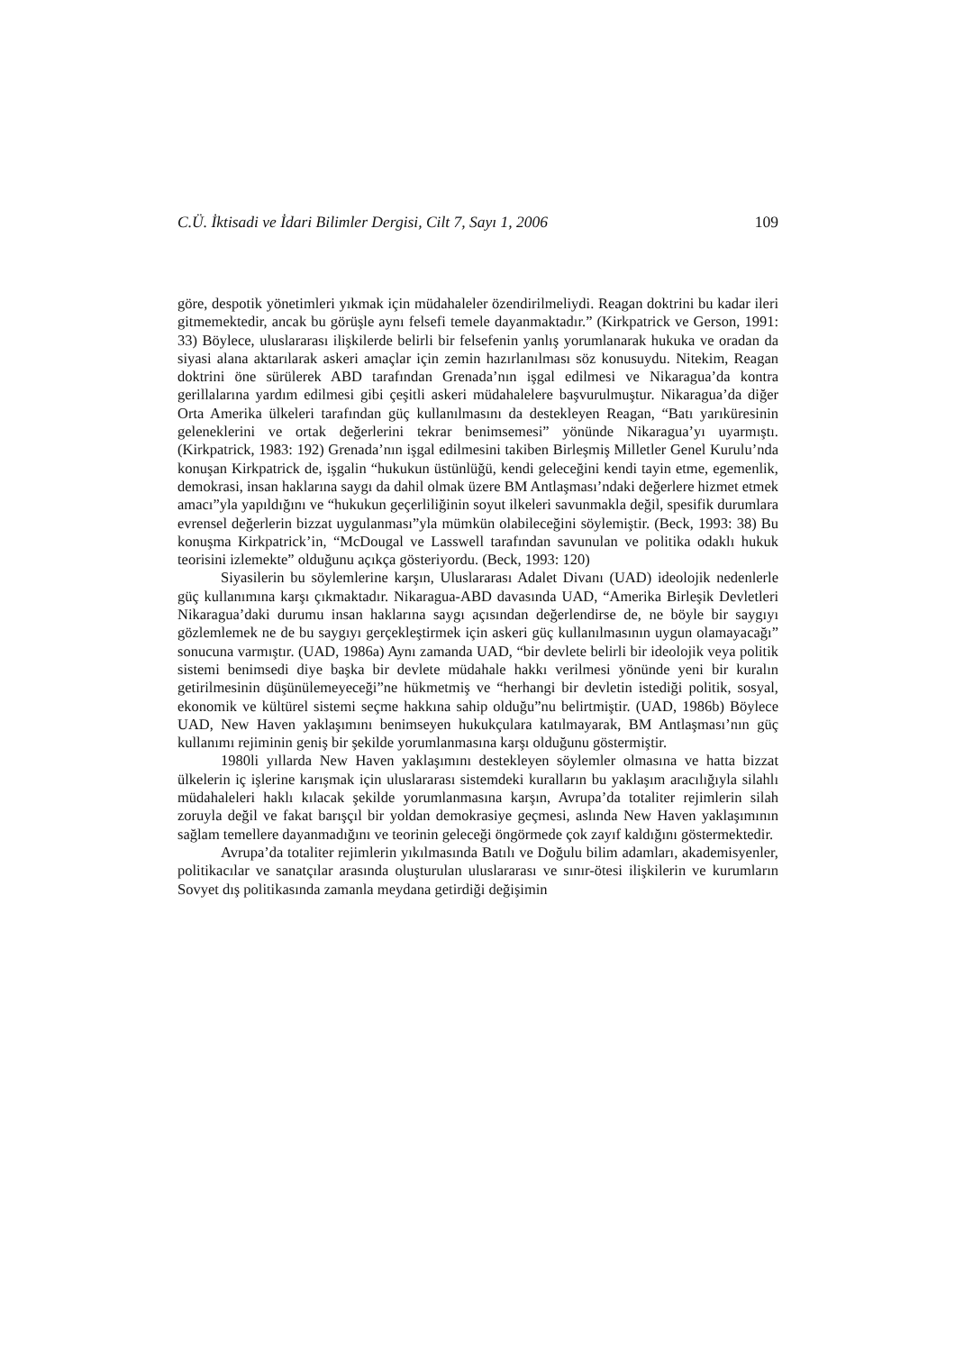C.Ü. İktisadi ve İdari Bilimler Dergisi, Cilt 7, Sayı 1, 2006 109
göre, despotik yönetimleri yıkmak için müdahaleler özendirilmeliydi. Reagan doktrini bu kadar ileri gitmemektedir, ancak bu görüşle aynı felsefi temele dayanmaktadır.” (Kirkpatrick ve Gerson, 1991: 33) Böylece, uluslararası ilişkilerde belirli bir felsefenin yanlış yorumlanarak hukuka ve oradan da siyasi alana aktarılarak askeri amaçlar için zemin hazırlanılması söz konusuydu. Nitekim, Reagan doktrini öne sürülerek ABD tarafından Grenada’nın işgal edilmesi ve Nikaragua’da kontra gerillalarına yardım edilmesi gibi çeşitli askeri müdahalelere başvurulmuştur. Nikaragua’da diğer Orta Amerika ülkeleri tarafından güç kullanılmasını da destekleyen Reagan, “Batı yarıküresinin geleneklerini ve ortak değerlerini tekrar benimsemesi” yönünde Nikaragua’yı uyarmıştı. (Kirkpatrick, 1983: 192) Grenada’nın işgal edilmesini takiben Birleşmiş Milletler Genel Kurulu’nda konuşan Kirkpatrick de, işgalin “hukukun üstünlüğü, kendi geleceğini kendi tayin etme, egemenlik, demokrasi, insan haklarına saygı da dahil olmak üzere BM Antlaşması’ndaki değerlere hizmet etmek amacı”yla yapıldığını ve “hukukun geçerliliğinin soyut ilkeleri savunmakla değil, spesifik durumlara evrensel değerlerin bizzat uygulanması”yla mümkün olabileceğini söylemiştir. (Beck, 1993: 38) Bu konuşma Kirkpatrick’in, “McDougal ve Lasswell tarafından savunulan ve politika odaklı hukuk teorisini izlemekte” olduğunu açıkça gösteriyordu. (Beck, 1993: 120)
Siyasilerin bu söylemlerine karşın, Uluslararası Adalet Divanı (UAD) ideolojik nedenlerle güç kullanımına karşı çıkmaktadır. Nikaragua-ABD davasında UAD, “Amerika Birleşik Devletleri Nikaragua’daki durumu insan haklarına saygı açısından değerlendirse de, ne böyle bir saygıyı gözlemlemek ne de bu saygıyı gerçekleştirmek için askeri güç kullanılmasının uygun olamayacağı” sonucuna varmıştır. (UAD, 1986a) Aynı zamanda UAD, “bir devlete belirli bir ideolojik veya politik sistemi benimsedi diye başka bir devlete müdahale hakkı verilmesi yönünde yeni bir kuralın getirilmesinin düşünülemeyeceği”ne hükmetmiş ve “herhangi bir devletin istediği politik, sosyal, ekonomik ve kültürel sistemi seçme hakkına sahip olduğu”nu belirtmiştir. (UAD, 1986b) Böylece UAD, New Haven yaklaşımını benimseyen hukukçulara katılmayarak, BM Antlaşması’nın güç kullanımı rejiminin geniş bir şekilde yorumlanmasına karşı olduğunu göstermiştir.
1980li yıllarda New Haven yaklaşımını destekleyen söylemler olmasına ve hatta bizzat ülkelerin iç işlerine karışmak için uluslararası sistemdeki kuralların bu yaklaşım aracılığıyla silahlı müdahaleleri haklı kılacak şekilde yorumlanmasına karşın, Avrupa’da totaliter rejimlerin silah zoruyla değil ve fakat barışçıl bir yoldan demokrasiye geçmesi, aslında New Haven yaklaşımının sağlam temellere dayanmadığını ve teorinin geleceği öngörmede çok zayıf kaldığını göstermektedir.
Avrupa’da totaliter rejimlerin yıkılmasında Batılı ve Doğulu bilim adamları, akademisyenler, politikacılar ve sanatçılar arasında oluşturulan uluslararası ve sınır-ötesi ilişkilerin ve kurumların Sovyet dış politikasında zamanla meydana getirdiği değişimin